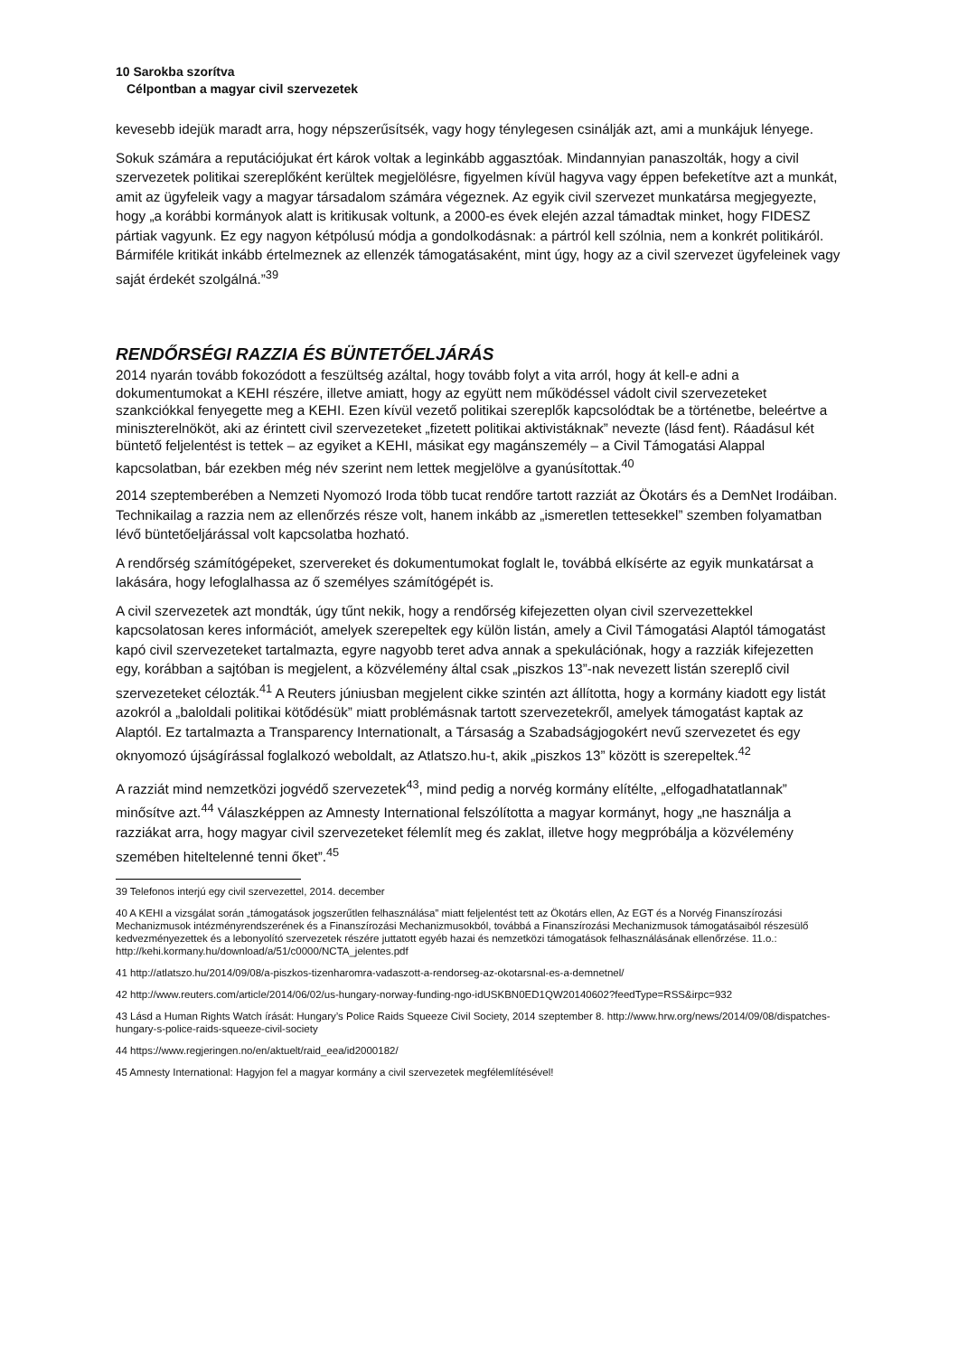10 Sarokba szorítva
Célpontban a magyar civil szervezetek
kevesebb idejük maradt arra, hogy népszerűsítsék, vagy hogy ténylegesen csinálják azt, ami a munkájuk lényege.
Sokuk számára a reputációjukat ért károk voltak a leginkább aggasztóak. Mindannyian panaszolták, hogy a civil szervezetek politikai szereplőként kerültek megjelölésre, figyelmen kívül hagyva vagy éppen befeketítve azt a munkát, amit az ügyfeleik vagy a magyar társadalom számára végeznek. Az egyik civil szervezet munkatársa megjegyezte, hogy „a korábbi kormányok alatt is kritikusak voltunk, a 2000-es évek elején azzal támadtak minket, hogy FIDESZ pártiak vagyunk. Ez egy nagyon kétpólusú módja a gondolkodásnak: a pártról kell szólnia, nem a konkrét politikáról. Bármiféle kritikát inkább értelmeznek az ellenzék támogatásaként, mint úgy, hogy az a civil szervezet ügyfeleinek vagy saját érdekét szolgálná.”<sup>39</sup>
RENDŐRSÉGI RAZZIA ÉS BÜNTETŐELJÁRÁS
2014 nyarán tovább fokozódott a feszültség azáltal, hogy tovább folyt a vita arról, hogy át kell-e adni a dokumentumokat a KEHI részére, illetve amiatt, hogy az együtt nem működéssel vádolt civil szervezeteket szankciókkal fenyegette meg a KEHI. Ezen kívül vezető politikai szereplők kapcsolódtak be a történetbe, beleértve a miniszterelnököt, aki az érintett civil szervezeteket „fizetett politikai aktivistáknak” nevezte (lásd fent). Ráadásul két büntető feljelentést is tettek – az egyiket a KEHI, másikat egy magánszemély – a Civil Támogatási Alappal kapcsolatban, bár ezekben még név szerint nem lettek megjelölve a gyanúsítottak.<sup>40</sup>
2014 szeptemberében a Nemzeti Nyomozó Iroda több tucat rendőre tartott razziát az Ökotárs és a DemNet Irodáiban. Technikailag a razzia nem az ellenőrzés része volt, hanem inkább az „ismeretlen tettesekkel” szemben folyamatban lévő büntetőeljárással volt kapcsolatba hozható.
A rendőrség számítógépeket, szervereket és dokumentumokat foglalt le, továbbá elkísérte az egyik munkatársat a lakására, hogy lefoglalhassa az ő személyes számítógépét is.
A civil szervezetek azt mondták, úgy tűnt nekik, hogy a rendőrség kifejezetten olyan civil szervezettekkel kapcsolatosan keres információt, amelyek szerepeltek egy külön listán, amely a Civil Támogatási Alaptól támogatást kapó civil szervezeteket tartalmazta, egyre nagyobb teret adva annak a spekulációnak, hogy a razziák kifejezetten egy, korábban a sajtóban is megjelent, a közvélemény által csak „piszkos 13”-nak nevezett listán szereplő civil szervezeteket célozták.<sup>41</sup> A Reuters júniusban megjelent cikke szintén azt állította, hogy a kormány kiadott egy listát azokról a „baloldali politikai kötődésük” miatt problémásnak tartott szervezetekről, amelyek támogatást kaptak az Alaptól. Ez tartalmazta a Transparency Internationalt, a Társaság a Szabadságjogokért nevű szervezetet és egy oknyomozó újságírással foglalkozó weboldalt, az Atlatszo.hu-t, akik „piszkos 13” között is szerepeltek.<sup>42</sup>
A razziát mind nemzetközi jogvédő szervezetek<sup>43</sup>, mind pedig a norvég kormány elítélte, „elfogadhatatlannak” minősítve azt.<sup>44</sup> Válaszképpen az Amnesty International felszólította a magyar kormányt, hogy „ne használja a razziákat arra, hogy magyar civil szervezeteket félemlít meg és zaklat, illetve hogy megpróbálja a közvélemény szemében hiteltelenné tenni őket”.<sup>45</sup>
39 Telefonos interjú egy civil szervezettel, 2014. december
40 A KEHI a vizsgálat során „támogatások jogszerűtlen felhasználása” miatt feljelentést tett az Ökotárs ellen, Az EGT és a Norvég Finanszírozási Mechanizmusok intézményrendszerének és a Finanszírozási Mechanizmusokból, továbbá a Finanszírozási Mechanizmusok támogatásaiból részesülő kedvezményezettek és a lebonyolító szervezetek részére juttatott egyéb hazai és nemzetközi támogatások felhasználásának ellenőrzése. 11.o.: http://kehi.kormany.hu/download/a/51/c0000/NCTA_jelentes.pdf
41 http://atlatszo.hu/2014/09/08/a-piszkos-tizenharomra-vadaszott-a-rendorseg-az-okotarsnal-es-a-demnetnel/
42 http://www.reuters.com/article/2014/06/02/us-hungary-norway-funding-ngo-idUSKBN0ED1QW20140602?feedType=RSS&irpc=932
43 Lásd a Human Rights Watch írását: Hungary’s Police Raids Squeeze Civil Society, 2014 szeptember 8. http://www.hrw.org/news/2014/09/08/dispatches-hungary-s-police-raids-squeeze-civil-society
44 https://www.regjeringen.no/en/aktuelt/raid_eea/id2000182/
45 Amnesty International: Hagyjon fel a magyar kormány a civil szervezetek megfélemlítésével!